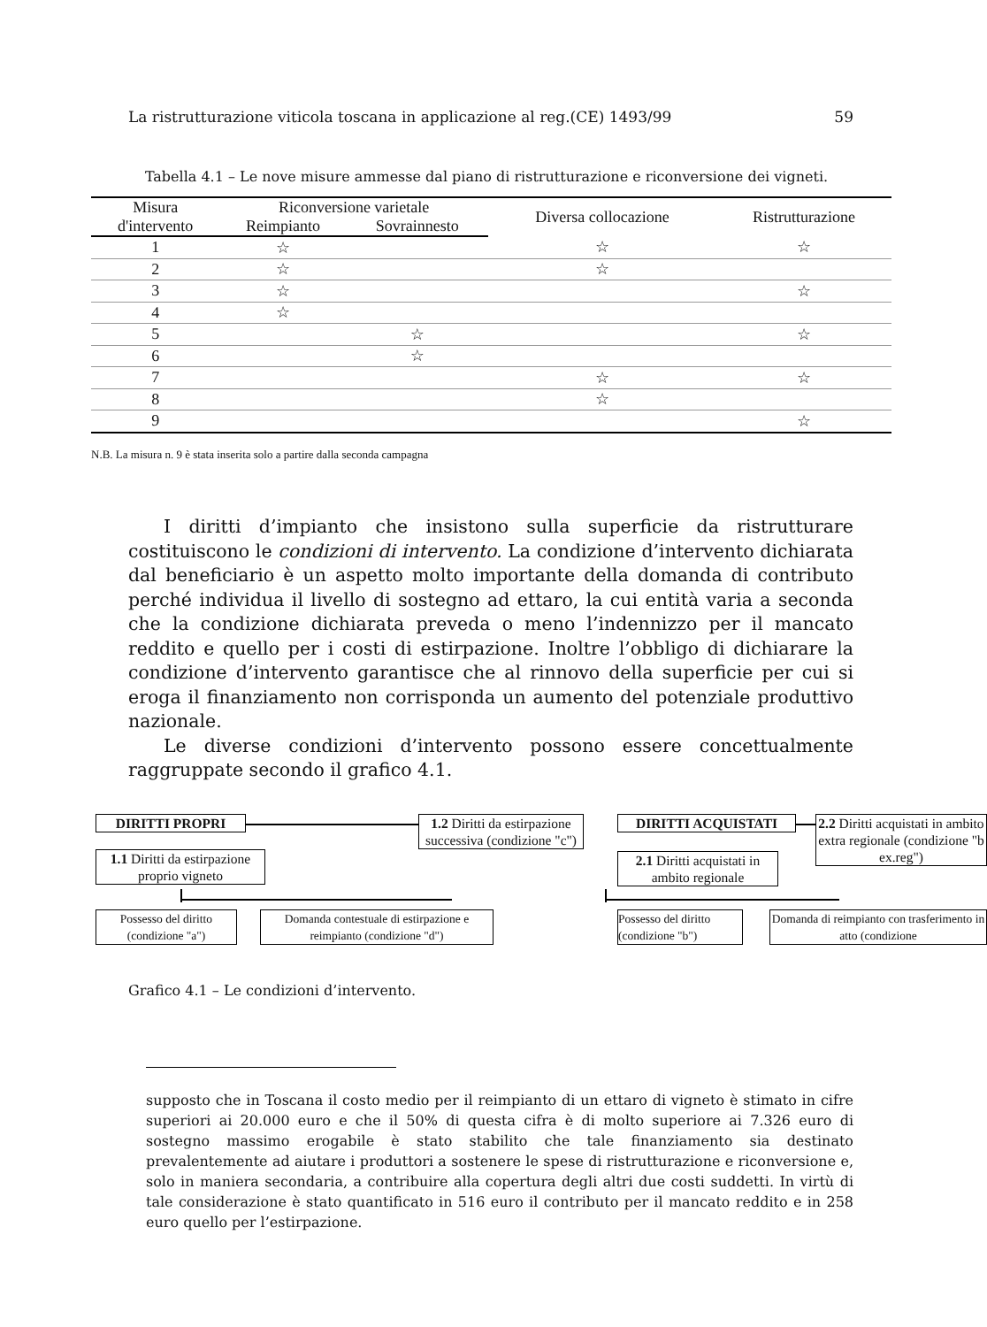La ristrutturazione viticola toscana in applicazione al reg.(CE) 1493/99 59
Tabella 4.1 – Le nove misure ammesse dal piano di ristrutturazione e riconversione dei vigneti.
| Misura | Riconversione varietale | | Diversa collocazione | Ristrutturazione |
| --- | --- | --- | --- | --- |
| d'intervento | Reimpianto | Sovrainnesto | | |
| 1 | ☆ | | ☆ | ☆ |
| 2 | ☆ | | ☆ | |
| 3 | ☆ | | | ☆ |
| 4 | ☆ | | | |
| 5 | | ☆ | | ☆ |
| 6 | | ☆ | | |
| 7 | | | ☆ | ☆ |
| 8 | | | ☆ | |
| 9 | | | | ☆ |
N.B. La misura n. 9 è stata inserita solo a partire dalla seconda campagna
I diritti d’impianto che insistono sulla superficie da ristrutturare costituiscono le condizioni di intervento. La condizione d’intervento dichiarata dal beneficiario è un aspetto molto importante della domanda di contributo perché individua il livello di sostegno ad ettaro, la cui entità varia a seconda che la condizione dichiarata preveda o meno l’indennizzo per il mancato reddito e quello per i costi di estirpazione. Inoltre l’obbligo di dichiarare la condizione d’intervento garantisce che al rinnovo della superficie per cui si eroga il finanziamento non corrisponda un aumento del potenziale produttivo nazionale.
Le diverse condizioni d’intervento possono essere concettualmente raggruppate secondo il grafico 4.1.
DIRITTI PROPRI
1.2 Diritti da estirpazione successiva (condizione "c")
1.1 Diritti da estirpazione proprio vigneto
DIRITTI ACQUISTATI
2.2 Diritti acquistati in ambito extra regionale (condizione "b ex.reg")
2.1 Diritti acquistati in ambito regionale
Possesso del diritto (condizione "a")
Domanda contestuale di estirpazione e reimpianto (condizione "d")
Possesso del diritto (condizione "b")
Domanda di reimpianto con trasferimento in atto (condizione
Grafico 4.1 – Le condizioni d’intervento.
supposto che in Toscana il costo medio per il reimpianto di un ettaro di vigneto è stimato in cifre superiori ai 20.000 euro e che il 50% di questa cifra è di molto superiore ai 7.326 euro di sostegno massimo erogabile è stato stabilito che tale finanziamento sia destinato prevalentemente ad aiutare i produttori a sostenere le spese di ristrutturazione e riconversione e, solo in maniera secondaria, a contribuire alla copertura degli altri due costi suddetti. In virtù di tale considerazione è stato quantificato in 516 euro il contributo per il mancato reddito e in 258 euro quello per l’estirpazione.